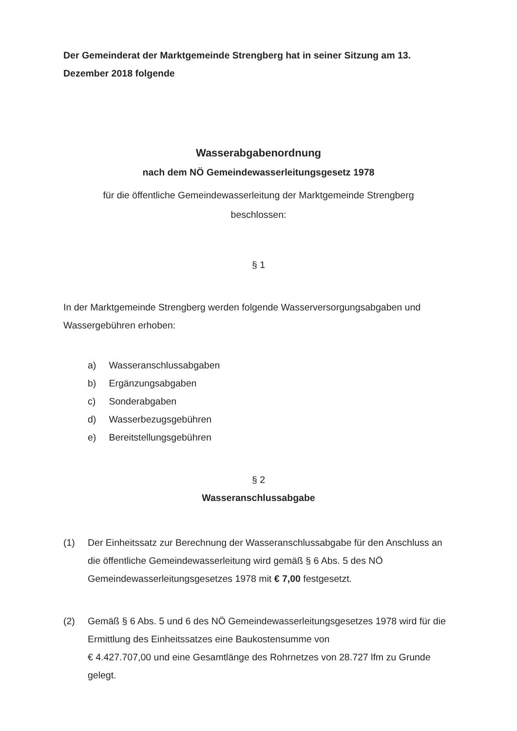Der Gemeinderat der Marktgemeinde Strengberg hat in seiner Sitzung am 13. Dezember 2018 folgende
Wasserabgabenordnung
nach dem NÖ Gemeindewasserleitungsgesetz 1978
für die öffentliche Gemeindewasserleitung der Marktgemeinde Strengberg
beschlossen:
§ 1
In der Marktgemeinde Strengberg werden folgende Wasserversorgungsabgaben und Wassergebühren erhoben:
a) Wasseranschlussabgaben
b) Ergänzungsabgaben
c) Sonderabgaben
d) Wasserbezugsgebühren
e) Bereitstellungsgebühren
§ 2
Wasseranschlussabgabe
(1)
Der Einheitssatz zur Berechnung der Wasseranschlussabgabe für den Anschluss an die öffentliche Gemeindewasserleitung wird gemäß § 6 Abs. 5 des NÖ Gemeindewasserleitungsgesetzes 1978 mit € 7,00 festgesetzt.
(2)
Gemäß § 6 Abs. 5 und 6 des NÖ Gemeindewasserleitungsgesetzes 1978 wird für die Ermittlung des Einheitssatzes eine Baukostensumme von
€ 4.427.707,00 und eine Gesamtlänge des Rohrnetzes von 28.727 lfm zu Grunde gelegt.